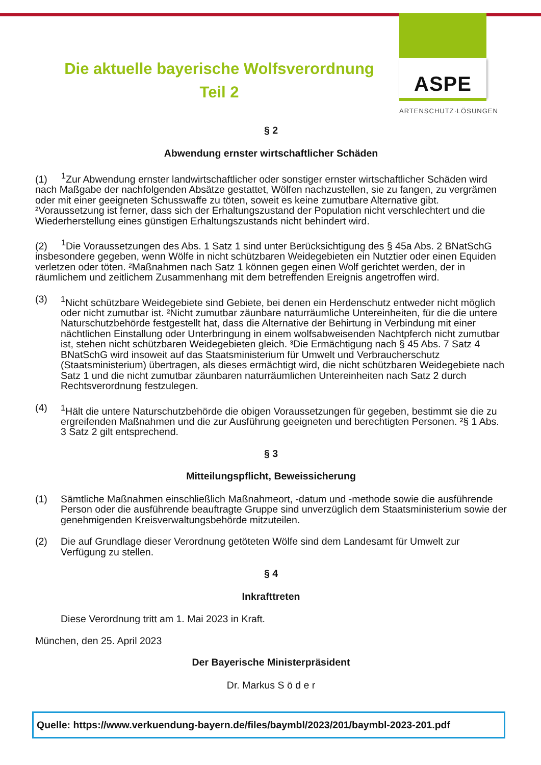ASPE
ARTENSCHUTZ·LÖSUNGEN
Die aktuelle bayerische Wolfsverordnung
Teil 2
§ 2
Abwendung ernster wirtschaftlicher Schäden
(1) <sup>1</sup>Zur Abwendung ernster landwirtschaftlicher oder sonstiger ernster wirtschaftlicher Schäden wird nach Maßgabe der nachfolgenden Absätze gestattet, Wölfen nachzustellen, sie zu fangen, zu vergrämen oder mit einer geeigneten Schusswaffe zu töten, soweit es keine zumutbare Alternative gibt. ²Voraussetzung ist ferner, dass sich der Erhaltungszustand der Population nicht verschlechtert und die Wiederherstellung eines günstigen Erhaltungszustands nicht behindert wird.
(2) <sup>1</sup>Die Voraussetzungen des Abs. 1 Satz 1 sind unter Berücksichtigung des § 45a Abs. 2 BNatSchG insbesondere gegeben, wenn Wölfe in nicht schützbaren Weidegebieten ein Nutztier oder einen Equiden verletzen oder töten. ²Maßnahmen nach Satz 1 können gegen einen Wolf gerichtet werden, der in räumlichem und zeitlichem Zusammenhang mit dem betreffenden Ereignis angetroffen wird.
(3) <sup>1</sup> Nicht schützbare Weidegebiete sind Gebiete, bei denen ein Herdenschutz entweder nicht möglich oder nicht zumutbar ist. ²Nicht zumutbar zäunbare naturräumliche Untereinheiten, für die die untere Naturschutzbehörde festgestellt hat, dass die Alternative der Behirtung in Verbindung mit einer nächtlichen Einstallung oder Unterbringung in einem wolfsabweisenden Nachtpferch nicht zumutbar ist, stehen nicht schützbaren Weidegebieten gleich. ³Die Ermächtigung nach § 45 Abs. 7 Satz 4 BNatSchG wird insoweit auf das Staatsministerium für Umwelt und Verbraucherschutz (Staatsministerium) übertragen, als dieses ermächtigt wird, die nicht schützbaren Weidegebiete nach Satz 1 und die nicht zumutbar zäunbaren naturräumlichen Untereinheiten nach Satz 2 durch Rechtsverordnung festzulegen.
(4) <sup>1</sup>Hält die untere Naturschutzbehörde die obigen Voraussetzungen für gegeben, bestimmt sie die zu ergreifenden Maßnahmen und die zur Ausführung geeigneten und berechtigten Personen. ²§ 1 Abs. 3 Satz 2 gilt entsprechend.
§ 3
Mitteilungspflicht, Beweissicherung
(1) Sämtliche Maßnahmen einschließlich Maßnahmeort, -datum und -methode sowie die ausführende Person oder die ausführende beauftragte Gruppe sind unverzüglich dem Staatsministerium sowie der genehmigenden Kreisverwaltungsbehörde mitzuteilen.
(2) Die auf Grundlage dieser Verordnung getöteten Wölfe sind dem Landesamt für Umwelt zur Verfügung zu stellen.
§ 4
Inkrafttreten
Diese Verordnung tritt am 1. Mai 2023 in Kraft.
München, den 25. April 2023
Der Bayerische Ministerpräsident
Dr. Markus S ö d e r
Quelle: https://www.verkuendung-bayern.de/files/baymbl/2023/201/baymbl-2023-201.pdf